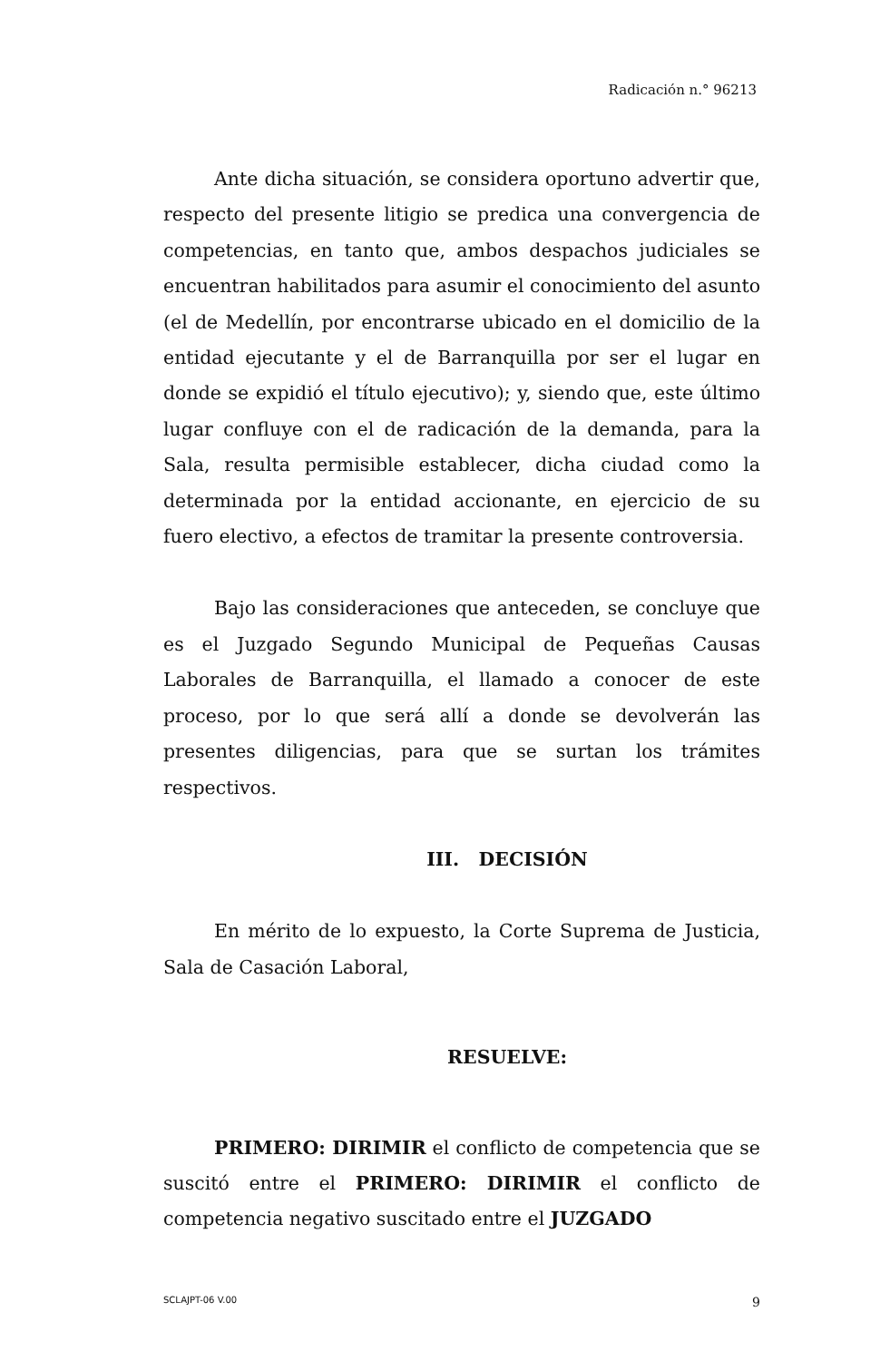Radicación n.° 96213
Ante dicha situación, se considera oportuno advertir que, respecto del presente litigio se predica una convergencia de competencias, en tanto que, ambos despachos judiciales se encuentran habilitados para asumir el conocimiento del asunto (el de Medellín, por encontrarse ubicado en el domicilio de la entidad ejecutante y el de Barranquilla por ser el lugar en donde se expidió el título ejecutivo); y, siendo que, este último lugar confluye con el de radicación de la demanda, para la Sala, resulta permisible establecer, dicha ciudad como la determinada por la entidad accionante, en ejercicio de su fuero electivo, a efectos de tramitar la presente controversia.
Bajo las consideraciones que anteceden, se concluye que es el Juzgado Segundo Municipal de Pequeñas Causas Laborales de Barranquilla, el llamado a conocer de este proceso, por lo que será allí a donde se devolverán las presentes diligencias, para que se surtan los trámites respectivos.
III. DECISIÓN
En mérito de lo expuesto, la Corte Suprema de Justicia, Sala de Casación Laboral,
RESUELVE:
PRIMERO: DIRIMIR el conflicto de competencia que se suscitó entre el PRIMERO: DIRIMIR el conflicto de competencia negativo suscitado entre el JUZGADO
SCLAJPT-06 V.00 9